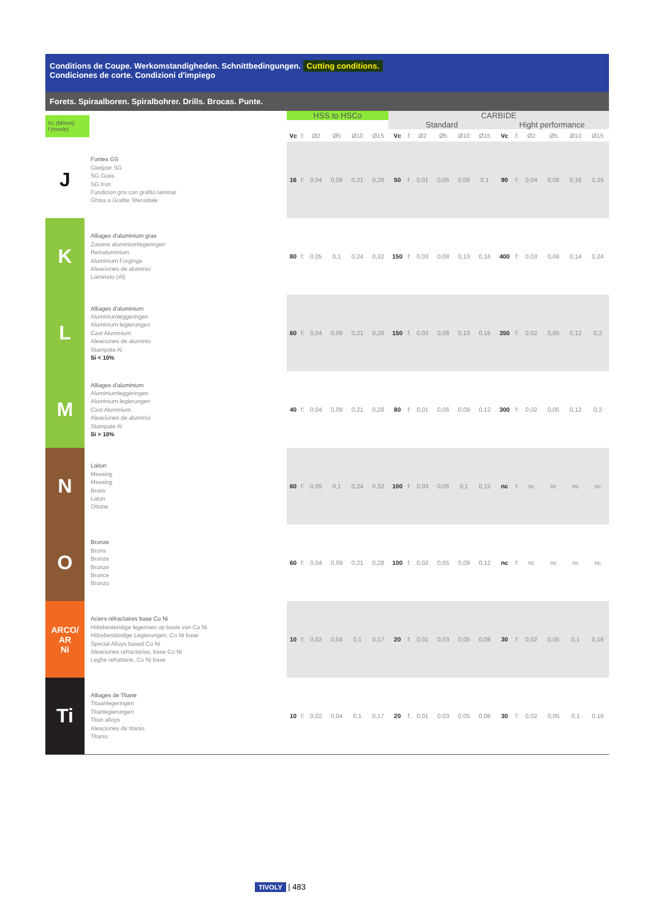Conditions de Coupe. Werkomstandigheden. Schnittbedingungen. Cutting conditions.
Condiciones de corte. Condizioni d'impiego
Forets. Spiraalboren. Spiralbohrer. Drills. Brocas. Punte.
| Vc (M/min) f (mm/tr) | | HSS to HSCo | | | | | | CARBIDE | | | | | | | | | | | |
| | | | | | | | | Standard | | | | | | Hight performance | | | | | |
| | | Vc | f: | Ø2 | Ø5 | Ø10 | Ø15 | Vc | f: | Ø2 | Ø5 | Ø10 | Ø15 | Vc | f: | Ø2 | Ø5 | Ø10 | Ø15 |
| J | Fontes GS Gietijzer SG SG Guss SG Iron Fundicion gris con grafito laminar Ghisa a Grafite Sferoidale | 16 | f: | 0,04 | 0,09 | 0,21 | 0,28 | 50 | f: | 0,01 | 0,05 | 0,08 | 0,1 | 90 | f: | 0,04 | 0,08 | 0,16 | 0,25 |
| K | Alliages d'aluminium gras Zuivere aluminiumlegeringen Reinaluminium Aluminium Forgings Aleaciones de aluminio Laminato (Al) | 80 | f: | 0,05 | 0,1 | 0,24 | 0,32 | 150 | f: | 0,03 | 0,08 | 0,13 | 0,16 | 400 | f: | 0,03 | 0,06 | 0,14 | 0,24 |
| L | Alliages d'aluminium Aluminiumleggeringen Aluminium-legierungen Cast Aluminium Aleaciones de aluminio Stampate Al Si < 10% | 60 | f: | 0,04 | 0,09 | 0,21 | 0,28 | 150 | f: | 0,03 | 0,08 | 0,13 | 0,16 | 350 | f: | 0,02 | 0,05 | 0,12 | 0,2 |
| M | Alliages d'aluminium Aluminiumleggeringen Aluminium-legierungen Cast Aluminium Aleaciones de aluminio Stampate Al Si > 10% | 40 | f: | 0,04 | 0,09 | 0,21 | 0,28 | 80 | f: | 0,01 | 0,06 | 0,09 | 0,12 | 300 | f: | 0,02 | 0,05 | 0,12 | 0,2 |
| N | Laiton Messing Messing Brass Laton Ottone | 60 | f: | 0,05 | 0,1 | 0,24 | 0,32 | 100 | f: | 0,03 | 0,06 | 0,1 | 0,15 | nc | f: | nc | nc | nc | nc |
| O | Bronze Brons Bronze Bronze Bronce Bronzo | 60 | f: | 0,04 | 0,09 | 0,21 | 0,28 | 100 | f: | 0,02 | 0,05 | 0,09 | 0,12 | nc | f: | nc | nc | nc | nc |
| ARCO/ AR Ni | Aciers réfractaires base Co Ni Hittebestendige legerinen op basis van Co Ni Hitzebeständige Legierungen, Co Ni base Special Alloys based Co Ni Aleaciones refractarias, base Co Ni Leghe refrattarie, Co Ni base | 10 | f: | 0,02 | 0,04 | 0,1 | 0,17 | 20 | f: | 0,01 | 0,03 | 0,05 | 0,08 | 30 | f: | 0,02 | 0,05 | 0,1 | 0,16 |
| Ti | Alliages de Titane Titaanlegeringen Titanlegierungen Titan alloys Aleaciones de titanio Titanio | 10 | f: | 0,02 | 0,04 | 0,1 | 0,17 | 20 | f: | 0,01 | 0,03 | 0,05 | 0,08 | 30 | f: | 0,02 | 0,05 | 0,1 | 0,16 |
TIVOLY | 483